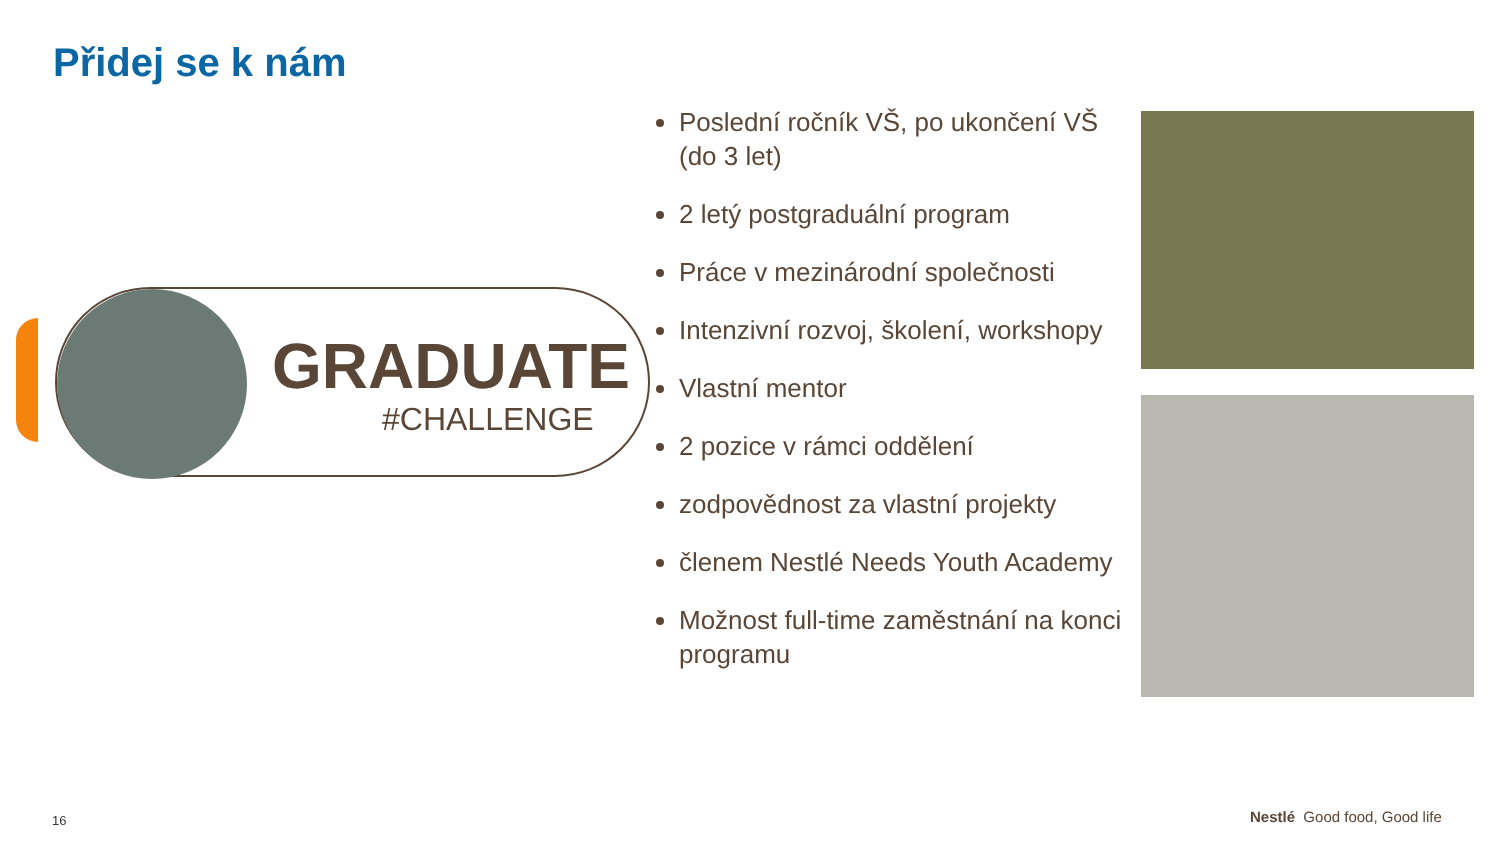Přidej se k nám
GRADUATE
#CHALLENGE
Poslední ročník VŠ, po ukončení VŠ (do 3 let)
2 letý postgraduální program
Práce v mezinárodní společnosti
Intenzivní rozvoj, školení, workshopy
Vlastní mentor
2 pozice v rámci oddělení
zodpovědnost za vlastní projekty
členem Nestlé Needs Youth Academy
Možnost full-time zaměstnání na konci programu
16 Nestlé Good food, Good life